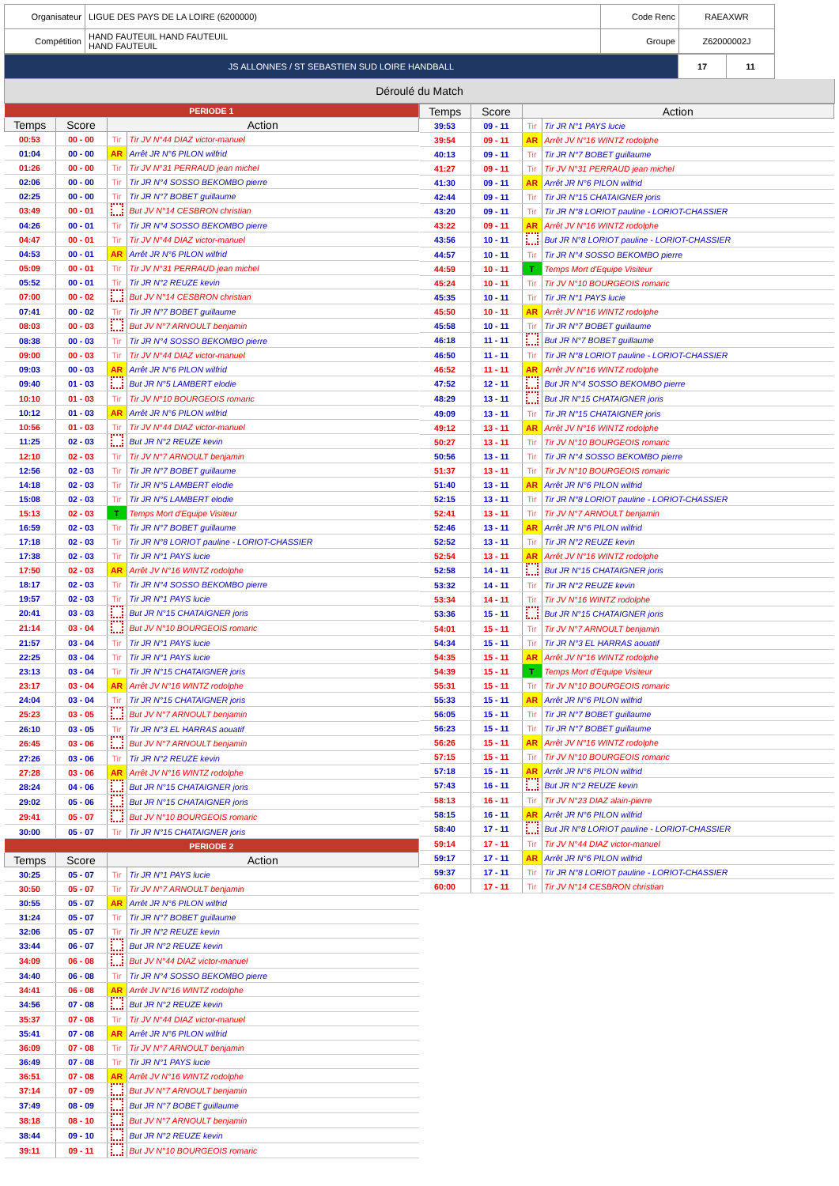| Organisateur | LIGUE DES PAYS DE LA LOIRE (6200000) | Code Renc | RAEAXWR |
| Compétition | HAND FAUTEUIL HAND FAUTEUIL HAND FAUTEUIL | Groupe | Z62000002J |
| JS ALLONNES / ST SEBASTIEN SUD LOIRE HANDBALL | 17 | 11 |
Déroulé du Match
| PERIODE 1 | | | |
| Temps | Score | Action | |
| 00:53 | 00 - 00 | Tir | Tir JV N°44 DIAZ victor-manuel |
| 01:04 | 00 - 00 | AR | Arrêt JR N°6 PILON wilfrid |
| 01:26 | 00 - 00 | Tir | Tir JV N°31 PERRAUD jean michel |
| 02:06 | 00 - 00 | Tir | Tir JR N°4 SOSSO BEKOMBO pierre |
| 02:25 | 00 - 00 | Tir | Tir JR N°7 BOBET guillaume |
| 03:49 | 00 - 01 | | But JV N°14 CESBRON christian |
| 04:26 | 00 - 01 | Tir | Tir JR N°4 SOSSO BEKOMBO pierre |
| 04:47 | 00 - 01 | Tir | Tir JV N°44 DIAZ victor-manuel |
| 04:53 | 00 - 01 | AR | Arrêt JR N°6 PILON wilfrid |
| 05:09 | 00 - 01 | Tir | Tir JV N°31 PERRAUD jean michel |
| 05:52 | 00 - 01 | Tir | Tir JR N°2 REUZE kevin |
| 07:00 | 00 - 02 | | But JV N°14 CESBRON christian |
| 07:41 | 00 - 02 | Tir | Tir JR N°7 BOBET guillaume |
| 08:03 | 00 - 03 | | But JV N°7 ARNOULT benjamin |
| 08:38 | 00 - 03 | Tir | Tir JR N°4 SOSSO BEKOMBO pierre |
| 09:00 | 00 - 03 | Tir | Tir JV N°44 DIAZ victor-manuel |
| 09:03 | 00 - 03 | AR | Arrêt JR N°6 PILON wilfrid |
| 09:40 | 01 - 03 | | But JR N°5 LAMBERT elodie |
| 10:10 | 01 - 03 | Tir | Tir JV N°10 BOURGEOIS romaric |
| 10:12 | 01 - 03 | AR | Arrêt JR N°6 PILON wilfrid |
| 10:56 | 01 - 03 | Tir | Tir JV N°44 DIAZ victor-manuel |
| 11:25 | 02 - 03 | | But JR N°2 REUZE kevin |
| 12:10 | 02 - 03 | Tir | Tir JV N°7 ARNOULT benjamin |
| 12:56 | 02 - 03 | Tir | Tir JR N°7 BOBET guillaume |
| 14:18 | 02 - 03 | Tir | Tir JR N°5 LAMBERT elodie |
| 15:08 | 02 - 03 | Tir | Tir JR N°5 LAMBERT elodie |
| 15:13 | 02 - 03 | T | Temps Mort d'Equipe Visiteur |
| 16:59 | 02 - 03 | Tir | Tir JR N°7 BOBET guillaume |
| 17:18 | 02 - 03 | Tir | Tir JR N°8 LORIOT pauline - LORIOT-CHASSIER |
| 17:38 | 02 - 03 | Tir | Tir JR N°1 PAYS lucie |
| 17:50 | 02 - 03 | AR | Arrêt JV N°16 WINTZ rodolphe |
| 18:17 | 02 - 03 | Tir | Tir JR N°4 SOSSO BEKOMBO pierre |
| 19:57 | 02 - 03 | Tir | Tir JR N°1 PAYS lucie |
| 20:41 | 03 - 03 | | But JR N°15 CHATAIGNER joris |
| 21:14 | 03 - 04 | | But JV N°10 BOURGEOIS romaric |
| 21:57 | 03 - 04 | Tir | Tir JR N°1 PAYS lucie |
| 22:25 | 03 - 04 | Tir | Tir JR N°1 PAYS lucie |
| 23:13 | 03 - 04 | Tir | Tir JR N°15 CHATAIGNER joris |
| 23:17 | 03 - 04 | AR | Arrêt JV N°16 WINTZ rodolphe |
| 24:04 | 03 - 04 | Tir | Tir JR N°15 CHATAIGNER joris |
| 25:23 | 03 - 05 | | But JV N°7 ARNOULT benjamin |
| 26:10 | 03 - 05 | Tir | Tir JR N°3 EL HARRAS aouatif |
| 26:45 | 03 - 06 | | But JV N°7 ARNOULT benjamin |
| 27:26 | 03 - 06 | Tir | Tir JR N°2 REUZE kevin |
| 27:28 | 03 - 06 | AR | Arrêt JV N°16 WINTZ rodolphe |
| 28:24 | 04 - 06 | | But JR N°15 CHATAIGNER joris |
| 29:02 | 05 - 06 | | But JR N°15 CHATAIGNER joris |
| 29:41 | 05 - 07 | | But JV N°10 BOURGEOIS romaric |
| 30:00 | 05 - 07 | Tir | Tir JR N°15 CHATAIGNER joris |
| PERIODE 2 | | | |
| Temps | Score | Action | |
| 30:25 | 05 - 07 | Tir | Tir JR N°1 PAYS lucie |
| 30:50 | 05 - 07 | Tir | Tir JV N°7 ARNOULT benjamin |
| 30:55 | 05 - 07 | AR | Arrêt JR N°6 PILON wilfrid |
| 31:24 | 05 - 07 | Tir | Tir JR N°7 BOBET guillaume |
| 32:06 | 05 - 07 | Tir | Tir JR N°2 REUZE kevin |
| 33:44 | 06 - 07 | | But JR N°2 REUZE kevin |
| 34:09 | 06 - 08 | | But JV N°44 DIAZ victor-manuel |
| 34:40 | 06 - 08 | Tir | Tir JR N°4 SOSSO BEKOMBO pierre |
| 34:41 | 06 - 08 | AR | Arrêt JV N°16 WINTZ rodolphe |
| 34:56 | 07 - 08 | | But JR N°2 REUZE kevin |
| 35:37 | 07 - 08 | Tir | Tir JV N°44 DIAZ victor-manuel |
| 35:41 | 07 - 08 | AR | Arrêt JR N°6 PILON wilfrid |
| 36:09 | 07 - 08 | Tir | Tir JV N°7 ARNOULT benjamin |
| 36:49 | 07 - 08 | Tir | Tir JR N°1 PAYS lucie |
| 36:51 | 07 - 08 | AR | Arrêt JV N°16 WINTZ rodolphe |
| 37:14 | 07 - 09 | | But JV N°7 ARNOULT benjamin |
| 37:49 | 08 - 09 | | But JR N°7 BOBET guillaume |
| 38:18 | 08 - 10 | | But JV N°7 ARNOULT benjamin |
| 38:44 | 09 - 10 | | But JR N°2 REUZE kevin |
| 39:11 | 09 - 11 | | But JV N°10 BOURGEOIS romaric |
| Temps | Score | Action | |
| --- | --- | --- | --- |
| 39:53 | 09 - 11 | Tir | Tir JR N°1 PAYS lucie |
| 39:54 | 09 - 11 | AR | Arrêt JV N°16 WINTZ rodolphe |
| 40:13 | 09 - 11 | Tir | Tir JR N°7 BOBET guillaume |
| 41:27 | 09 - 11 | Tir | Tir JV N°31 PERRAUD jean michel |
| 41:30 | 09 - 11 | AR | Arrêt JR N°6 PILON wilfrid |
| 42:44 | 09 - 11 | Tir | Tir JR N°15 CHATAIGNER joris |
| 43:20 | 09 - 11 | Tir | Tir JR N°8 LORIOT pauline - LORIOT-CHASSIER |
| 43:22 | 09 - 11 | AR | Arrêt JV N°16 WINTZ rodolphe |
| 43:56 | 10 - 11 | | But JR N°8 LORIOT pauline - LORIOT-CHASSIER |
| 44:57 | 10 - 11 | Tir | Tir JR N°4 SOSSO BEKOMBO pierre |
| 44:59 | 10 - 11 | T | Temps Mort d'Equipe Visiteur |
| 45:24 | 10 - 11 | Tir | Tir JV N°10 BOURGEOIS romaric |
| 45:35 | 10 - 11 | Tir | Tir JR N°1 PAYS lucie |
| 45:50 | 10 - 11 | AR | Arrêt JV N°16 WINTZ rodolphe |
| 45:58 | 10 - 11 | Tir | Tir JR N°7 BOBET guillaume |
| 46:18 | 11 - 11 | | But JR N°7 BOBET guillaume |
| 46:50 | 11 - 11 | Tir | Tir JR N°8 LORIOT pauline - LORIOT-CHASSIER |
| 46:52 | 11 - 11 | AR | Arrêt JV N°16 WINTZ rodolphe |
| 47:52 | 12 - 11 | | But JR N°4 SOSSO BEKOMBO pierre |
| 48:29 | 13 - 11 | | But JR N°15 CHATAIGNER joris |
| 49:09 | 13 - 11 | Tir | Tir JR N°15 CHATAIGNER joris |
| 49:12 | 13 - 11 | AR | Arrêt JV N°16 WINTZ rodolphe |
| 50:27 | 13 - 11 | Tir | Tir JV N°10 BOURGEOIS romaric |
| 50:56 | 13 - 11 | Tir | Tir JR N°4 SOSSO BEKOMBO pierre |
| 51:37 | 13 - 11 | Tir | Tir JV N°10 BOURGEOIS romaric |
| 51:40 | 13 - 11 | AR | Arrêt JR N°6 PILON wilfrid |
| 52:15 | 13 - 11 | Tir | Tir JR N°8 LORIOT pauline - LORIOT-CHASSIER |
| 52:41 | 13 - 11 | Tir | Tir JV N°7 ARNOULT benjamin |
| 52:46 | 13 - 11 | AR | Arrêt JR N°6 PILON wilfrid |
| 52:52 | 13 - 11 | Tir | Tir JR N°2 REUZE kevin |
| 52:54 | 13 - 11 | AR | Arrêt JV N°16 WINTZ rodolphe |
| 52:58 | 14 - 11 | | But JR N°15 CHATAIGNER joris |
| 53:32 | 14 - 11 | Tir | Tir JR N°2 REUZE kevin |
| 53:34 | 14 - 11 | Tir | Tir JV N°16 WINTZ rodolphe |
| 53:36 | 15 - 11 | | But JR N°15 CHATAIGNER joris |
| 54:01 | 15 - 11 | Tir | Tir JV N°7 ARNOULT benjamin |
| 54:34 | 15 - 11 | Tir | Tir JR N°3 EL HARRAS aouatif |
| 54:35 | 15 - 11 | AR | Arrêt JV N°16 WINTZ rodolphe |
| 54:39 | 15 - 11 | T | Temps Mort d'Equipe Visiteur |
| 55:31 | 15 - 11 | Tir | Tir JV N°10 BOURGEOIS romaric |
| 55:33 | 15 - 11 | AR | Arrêt JR N°6 PILON wilfrid |
| 56:05 | 15 - 11 | Tir | Tir JR N°7 BOBET guillaume |
| 56:23 | 15 - 11 | Tir | Tir JR N°7 BOBET guillaume |
| 56:26 | 15 - 11 | AR | Arrêt JV N°16 WINTZ rodolphe |
| 57:15 | 15 - 11 | Tir | Tir JV N°10 BOURGEOIS romaric |
| 57:18 | 15 - 11 | AR | Arrêt JR N°6 PILON wilfrid |
| 57:43 | 16 - 11 | | But JR N°2 REUZE kevin |
| 58:13 | 16 - 11 | Tir | Tir JV N°23 DIAZ alain-pierre |
| 58:15 | 16 - 11 | AR | Arrêt JR N°6 PILON wilfrid |
| 58:40 | 17 - 11 | | But JR N°8 LORIOT pauline - LORIOT-CHASSIER |
| 59:14 | 17 - 11 | Tir | Tir JV N°44 DIAZ victor-manuel |
| 59:17 | 17 - 11 | AR | Arrêt JR N°6 PILON wilfrid |
| 59:37 | 17 - 11 | Tir | Tir JR N°8 LORIOT pauline - LORIOT-CHASSIER |
| 60:00 | 17 - 11 | Tir | Tir JV N°14 CESBRON christian |